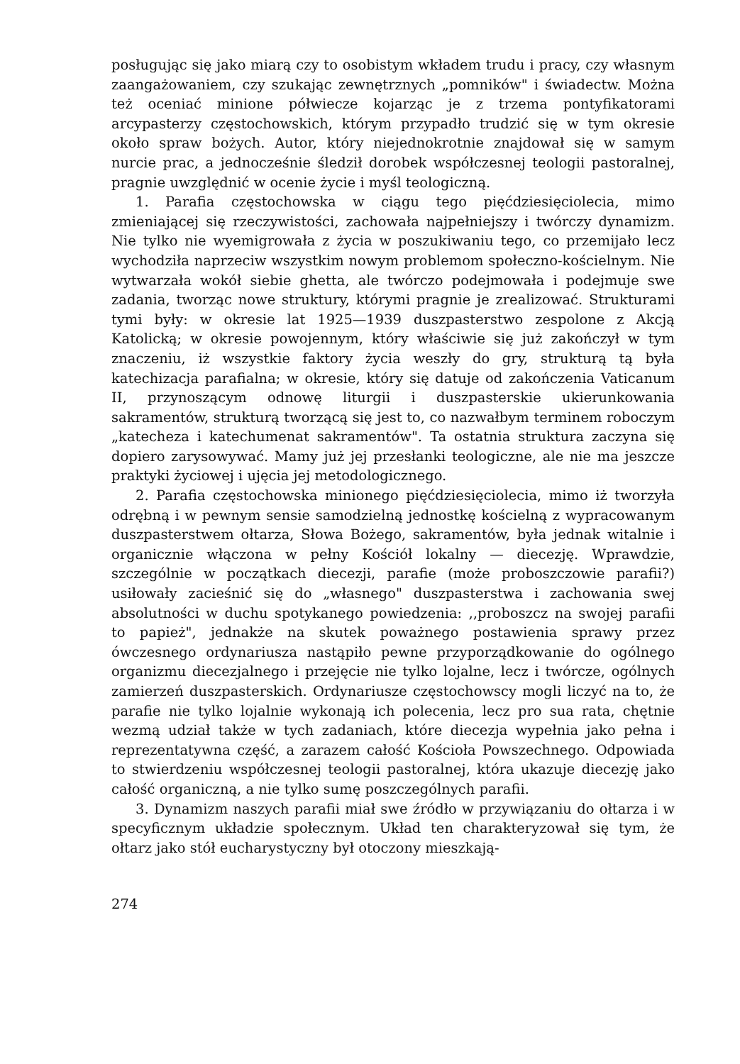posługując się jako miarą czy to osobistym wkładem trudu i pracy, czy własnym zaangażowaniem, czy szukając zewnętrznych „pomników" i świadectw. Można też oceniać minione półwiecze kojarząc je z trzema pontyfikatorami arcypasterzy częstochowskich, którym przypadło trudzić się w tym okresie około spraw bożych. Autor, który niejednokrotnie znajdował się w samym nurcie prac, a jednocześnie śledził dorobek współczesnej teologii pastoralnej, pragnie uwzględnić w ocenie życie i myśl teologiczną.
1. Parafia częstochowska w ciągu tego pięćdziesięciolecia, mimo zmieniającej się rzeczywistości, zachowała najpełniejszy i twórczy dynamizm. Nie tylko nie wyemigrowała z życia w poszukiwaniu tego, co przemijało lecz wychodziła naprzeciw wszystkim nowym problemom społeczno-kościelnym. Nie wytwarzała wokół siebie ghetta, ale twórczo podejmowała i podejmuje swe zadania, tworząc nowe struktury, którymi pragnie je zrealizować. Strukturami tymi były: w okresie lat 1925—1939 duszpasterstwo zespolone z Akcją Katolicką; w okresie powojennym, który właściwie się już zakończył w tym znaczeniu, iż wszystkie faktory życia weszły do gry, strukturą tą była katechizacja parafialna; w okresie, który się datuje od zakończenia Vaticanum II, przynoszącym odnowę liturgii i duszpasterskie ukierunkowania sakramentów, strukturą tworzącą się jest to, co nazwałbym terminem roboczym „katecheza i katechumenat sakramentów". Ta ostatnia struktura zaczyna się dopiero zarysowywać. Mamy już jej przesłanki teologiczne, ale nie ma jeszcze praktyki życiowej i ujęcia jej metodologicznego.
2. Parafia częstochowska minionego pięćdziesięciolecia, mimo iż tworzyła odrębną i w pewnym sensie samodzielną jednostkę kościelną z wypracowanym duszpasterstwem ołtarza, Słowa Bożego, sakramentów, była jednak witalnie i organicznie włączona w pełny Kościół lokalny — diecezję. Wprawdzie, szczególnie w początkach diecezji, parafie (może proboszczowie parafii?) usiłowały zacieśnić się do „własnego" duszpasterstwa i zachowania swej absolutności w duchu spotykanego powiedzenia: ‚‚proboszcz na swojej parafii to papież", jednakże na skutek poważnego postawienia sprawy przez ówczesnego ordynariusza nastąpiło pewne przyporządkowanie do ogólnego organizmu diecezjalnego i przejęcie nie tylko lojalne, lecz i twórcze, ogólnych zamierzeń duszpasterskich. Ordynariusze częstochowscy mogli liczyć na to, że parafie nie tylko lojalnie wykonają ich polecenia, lecz pro sua rata, chętnie wezmą udział także w tych zadaniach, które diecezja wypełnia jako pełna i reprezentatywna część, a zarazem całość Kościoła Powszechnego. Odpowiada to stwierdzeniu współczesnej teologii pastoralnej, która ukazuje diecezję jako całość organiczną, a nie tylko sumę poszczególnych parafii.
3. Dynamizm naszych parafii miał swe źródło w przywiązaniu do ołtarza i w specyficznym układzie społecznym. Układ ten charakteryzował się tym, że ołtarz jako stół eucharystyczny był otoczony mieszkają-
274